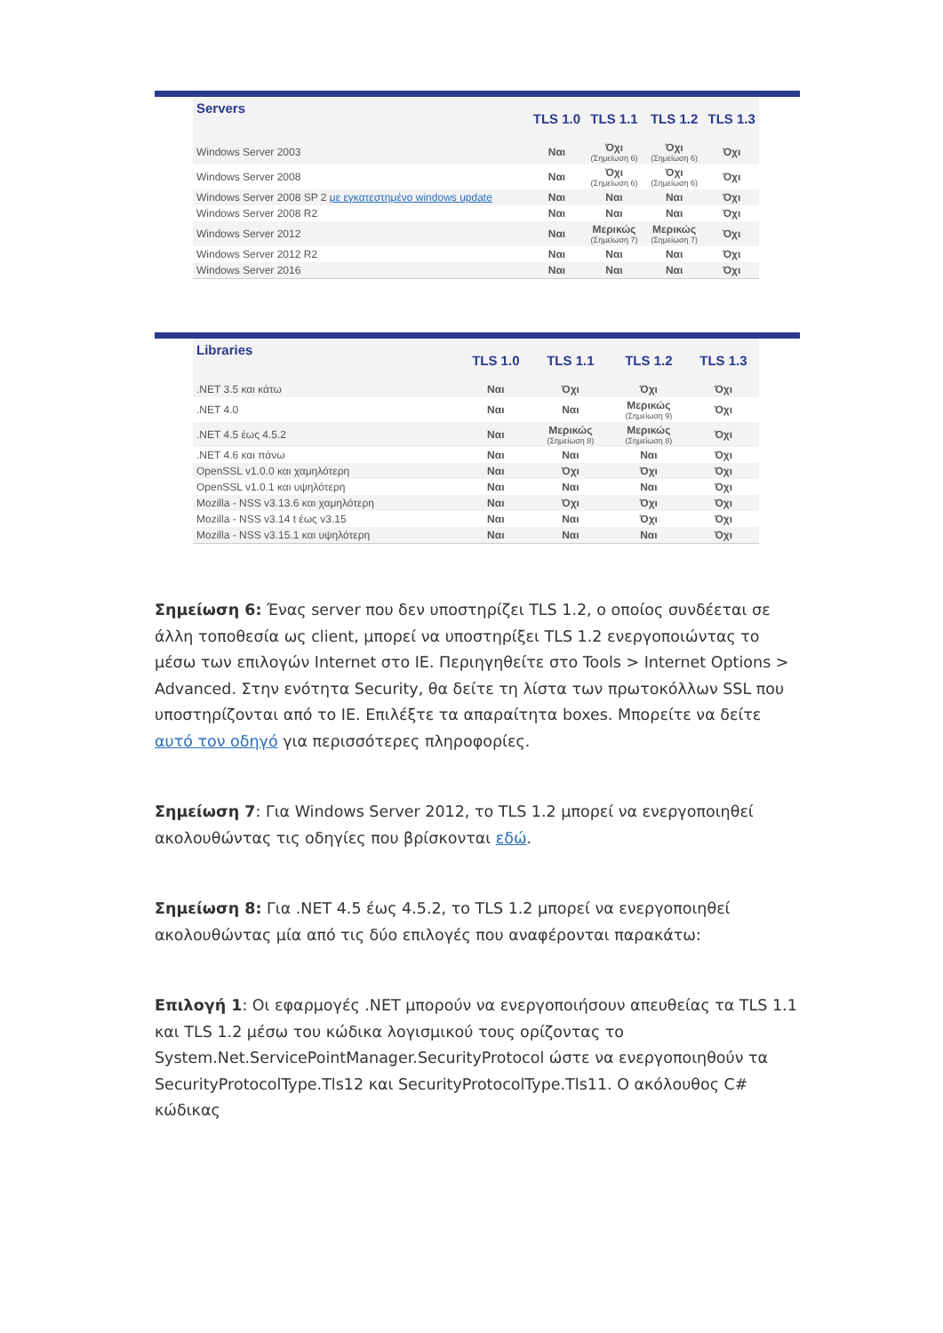| Servers | TLS 1.0 | TLS 1.1 | TLS 1.2 | TLS 1.3 |
| --- | --- | --- | --- | --- |
| Windows Server 2003 | Ναι | Όχι (Σημείωση 6) | Όχι (Σημείωση 6) | Όχι |
| Windows Server 2008 | Ναι | Όχι (Σημείωση 6) | Όχι (Σημείωση 6) | Όχι |
| Windows Server 2008 SP 2 με εγκατεστημένο windows update | Ναι | Ναι | Ναι | Όχι |
| Windows Server 2008 R2 | Ναι | Ναι | Ναι | Όχι |
| Windows Server 2012 | Ναι | Μερικώς (Σημείωση 7) | Μερικώς (Σημείωση 7) | Όχι |
| Windows Server 2012 R2 | Ναι | Ναι | Ναι | Όχι |
| Windows Server 2016 | Ναι | Ναι | Ναι | Όχι |
| Libraries | TLS 1.0 | TLS 1.1 | TLS 1.2 | TLS 1.3 |
| --- | --- | --- | --- | --- |
| .NET 3.5 και κάτω | Ναι | Όχι | Όχι | Όχι |
| .NET 4.0 | Ναι | Ναι | Μερικώς (Σημείωση 9) | Όχι |
| .NET 4.5 έως 4.5.2 | Ναι | Μερικώς (Σημείωση 8) | Μερικώς (Σημείωση 8) | Όχι |
| .NET 4.6 και πάνω | Ναι | Ναι | Ναι | Όχι |
| OpenSSL v1.0.0 και χαμηλότερη | Ναι | Όχι | Όχι | Όχι |
| OpenSSL v1.0.1 και υψηλότερη | Ναι | Ναι | Ναι | Όχι |
| Mozilla - NSS v3.13.6 και χαμηλότερη | Ναι | Όχι | Όχι | Όχι |
| Mozilla - NSS v3.14 t έως v3.15 | Ναι | Ναι | Όχι | Όχι |
| Mozilla - NSS v3.15.1 και υψηλότερη | Ναι | Ναι | Ναι | Όχι |
Σημείωση 6: Ένας server που δεν υποστηρίζει TLS 1.2, ο οποίος συνδέεται σε άλλη τοποθεσία ως client, μπορεί να υποστηρίξει TLS 1.2 ενεργοποιώντας το μέσω των επιλογών Internet στο IE. Περιηγηθείτε στο Tools > Internet Options > Advanced. Στην ενότητα Security, θα δείτε τη λίστα των πρωτοκόλλων SSL που υποστηρίζονται από το IE. Επιλέξτε τα απαραίτητα boxes. Μπορείτε να δείτε αυτό τον οδηγό για περισσότερες πληροφορίες.
Σημείωση 7: Για Windows Server 2012, το TLS 1.2 μπορεί να ενεργοποιηθεί ακολουθώντας τις οδηγίες που βρίσκονται εδώ.
Σημείωση 8: Για .NET 4.5 έως 4.5.2, το TLS 1.2 μπορεί να ενεργοποιηθεί ακολουθώντας μία από τις δύο επιλογές που αναφέρονται παρακάτω:
Επιλογή 1: Οι εφαρμογές .NET μπορούν να ενεργοποιήσουν απευθείας τα TLS 1.1 και TLS 1.2 μέσω του κώδικα λογισμικού τους ορίζοντας το System.Net.ServicePointManager.SecurityProtocol ώστε να ενεργοποιηθούν τα SecurityProtocolType.Tls12 και SecurityProtocolType.Tls11. Ο ακόλουθος C# κώδικας